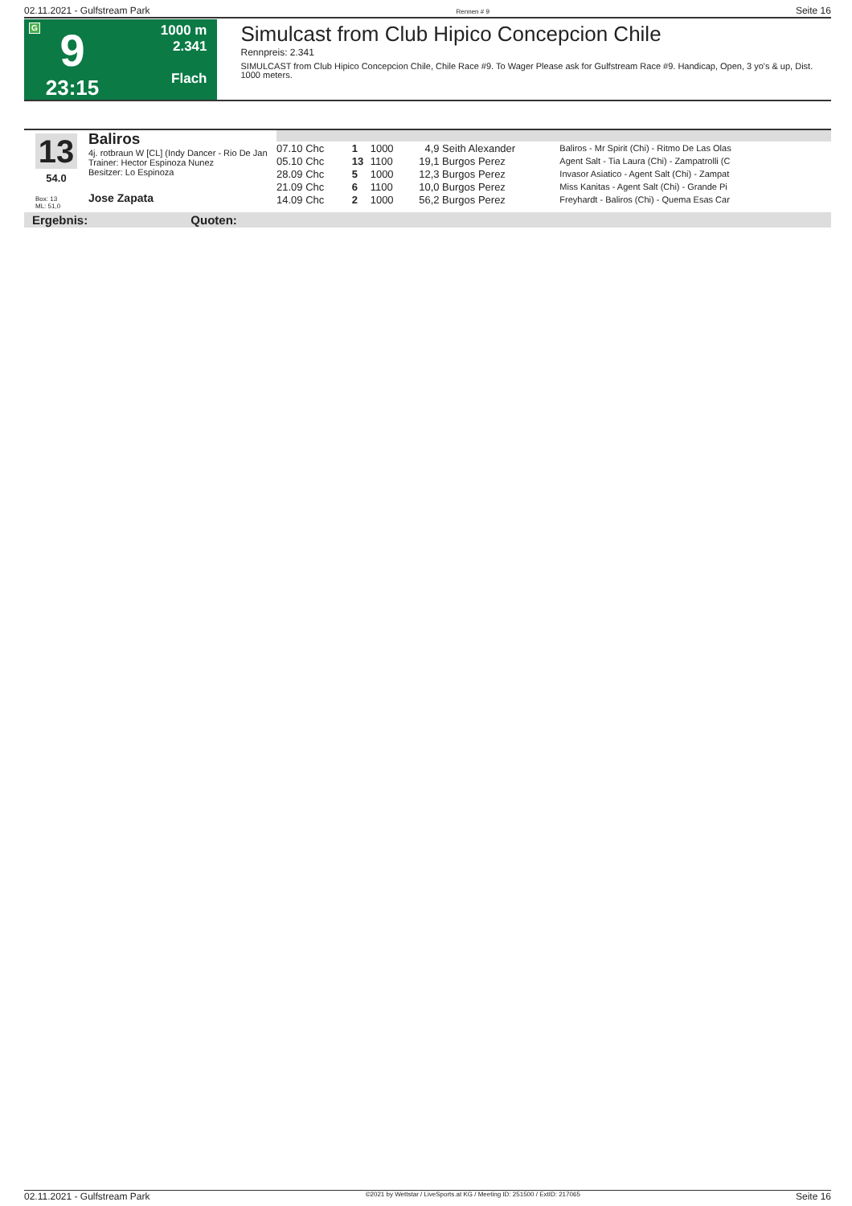02.11.2021 - Gulfstream Park Rennen # 9 Seite 16
G
9
23:15
1000 m
2.341
Flach
Simulcast from Club Hipico Concepcion Chile
Rennpreis: 2.341
SIMULCAST from Club Hipico Concepcion Chile, Chile Race #9. To Wager Please ask for Gulfstream Race #9. Handicap, Open, 3 yo's & up, Dist. 1000 meters.
13
54.0
Box: 13
ML: 51,0
Baliros
4j. rotbraun W [CL] (Indy Dancer - Rio De Jan
Trainer: Hector Espinoza Nunez
Besitzer: Lo Espinoza
Jose Zapata
| 07.10 Chc | 1 | 1000 | 4,9 | Seith Alexander | Baliros - Mr Spirit (Chi) - Ritmo De Las Olas |
| 05.10 Chc | 13 | 1100 | 19,1 | Burgos Perez | Agent Salt - Tia Laura (Chi) - Zampatrolli (C |
| 28.09 Chc | 5 | 1000 | 12,3 | Burgos Perez | Invasor Asiatico - Agent Salt (Chi) - Zampat |
| 21.09 Chc | 6 | 1100 | 10,0 | Burgos Perez | Miss Kanitas - Agent Salt (Chi) - Grande Pi |
| 14.09 Chc | 2 | 1000 | 56,2 | Burgos Perez | Freyhardt - Baliros (Chi) - Quema Esas Car |
Ergebnis: Quoten:
02.11.2021 - Gulfstream Park ©2021 by Wettstar / LiveSports.at KG / Meeting ID: 251500 / ExtID: 217065 Seite 16